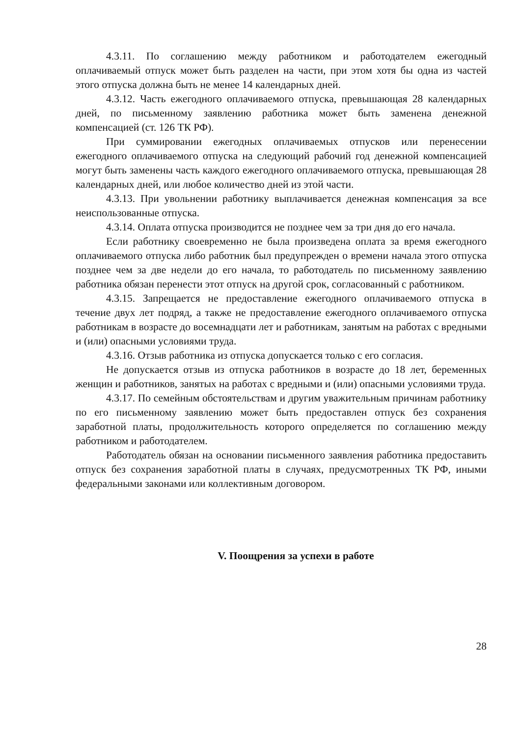4.3.11. По соглашению между работником и работодателем ежегодный оплачиваемый отпуск может быть разделен на части, при этом хотя бы одна из частей этого отпуска должна быть не менее 14 календарных дней.
4.3.12. Часть ежегодного оплачиваемого отпуска, превышающая 28 календарных дней, по письменному заявлению работника может быть заменена денежной компенсацией (ст. 126 ТК РФ).
При суммировании ежегодных оплачиваемых отпусков или перенесении ежегодного оплачиваемого отпуска на следующий рабочий год денежной компенсацией могут быть заменены часть каждого ежегодного оплачиваемого отпуска, превышающая 28 календарных дней, или любое количество дней из этой части.
4.3.13. При увольнении работнику выплачивается денежная компенсация за все неиспользованные отпуска.
4.3.14. Оплата отпуска производится не позднее чем за три дня до его начала.
Если работнику своевременно не была произведена оплата за время ежегодного оплачиваемого отпуска либо работник был предупрежден о времени начала этого отпуска позднее чем за две недели до его начала, то работодатель по письменному заявлению работника обязан перенести этот отпуск на другой срок, согласованный с работником.
4.3.15. Запрещается не предоставление ежегодного оплачиваемого отпуска в течение двух лет подряд, а также не предоставление ежегодного оплачиваемого отпуска работникам в возрасте до восемнадцати лет и работникам, занятым на работах с вредными и (или) опасными условиями труда.
4.3.16. Отзыв работника из отпуска допускается только с его согласия.
Не допускается отзыв из отпуска работников в возрасте до 18 лет, беременных женщин и работников, занятых на работах с вредными и (или) опасными условиями труда.
4.3.17. По семейным обстоятельствам и другим уважительным причинам работнику по его письменному заявлению может быть предоставлен отпуск без сохранения заработной платы, продолжительность которого определяется по соглашению между работником и работодателем.
Работодатель обязан на основании письменного заявления работника предоставить отпуск без сохранения заработной платы в случаях, предусмотренных ТК РФ, иными федеральными законами или коллективным договором.
V. Поощрения за успехи в работе
28